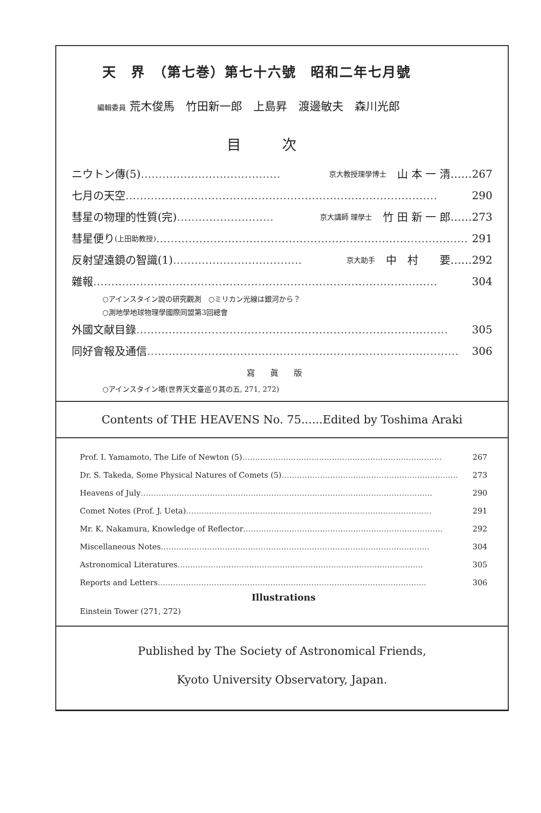天　界　（第七巻）第七十六號　昭和二年七月號
編輯委員 荒木俊馬　竹田新一郎　上島昇　渡邊敏夫　森川光郎
目次
ニウトン傳(5) ………………………………… 京大教授理學博士　山 本 一 清……267
七月の天空 …………………………………………………………………………… 290
彗星の物理的性質(完) ……………………… 京大講師 理學士　竹 田 新 一 郎……273
彗星便り (上田助教授) …………………………………………………………………………… 291
反射望遠鏡の智識(1) ……………………………… 京大助手　中　村　　要……292
雜報 …………………………………………………………………………………… 304
○アインスタイン說の研究觀測　○ミリカン光線は銀河から？
○測地學地球物理學國際同盟第3回總會
外國文献目錄 …………………………………………………………………………… 305
同好會報及通信 …………………………………………………………………………… 306
寫眞版
○アインスタイン塔(世界天文臺巡り其の五, 271, 272)
Contents of THE HEAVENS No. 75......Edited by Toshima Araki
Prof. I. Yamamoto, The Life of Newton (5) …………………………………………………………………… 267
Dr. S. Takeda, Some Physical Natures of Comets (5) …………………………………………………………… 273
Heavens of July …………………………………………………………………………………………………… 290
Comet Notes (Prof. J. Ueta) …………………………………………………………………………………… 291
Mr. K. Nakamura, Knowledge of Reflector …………………………………………………………………… 292
Miscellaneous Notes …………………………………………………………………………………………… 304
Astronomical Literatures …………………………………………………………………………………… 305
Reports and Letters …………………………………………………………………………………………… 306
Illustrations
Einstein Tower (271, 272)
Published by The Society of Astronomical Friends,
Kyoto University Observatory, Japan.